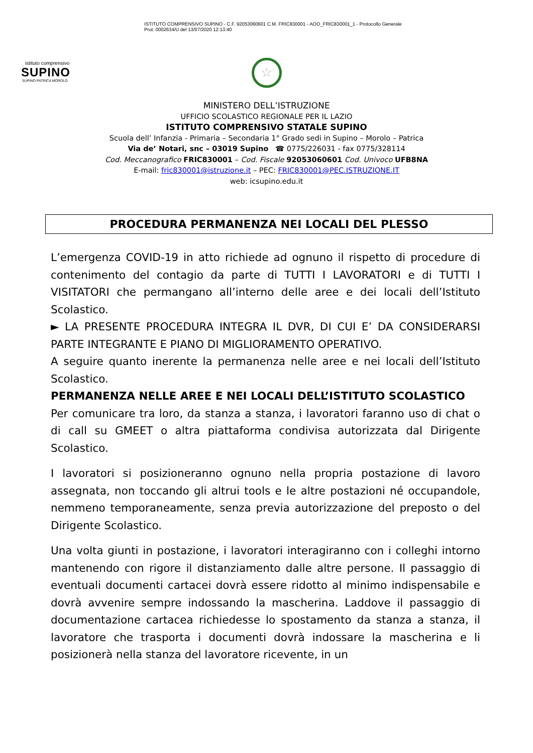istituto comprensivo
SUPINO
SUPINO PATRICA MOROLO
ISTITUTO COMPRENSIVO SUPINO - C.F. 92053060601 C.M. FRIC830001 - AOO_FRIC830001_1 - Protocollo Generale
Prot. 0002634/U del 13/07/2020 12:13:40
☆
MINISTERO DELL’ISTRUZIONE
UFFICIO SCOLASTICO REGIONALE PER IL LAZIO
ISTITUTO COMPRENSIVO STATALE SUPINO
Scuola dell’ Infanzia - Primaria – Secondaria 1° Grado sedi in Supino – Morolo – Patrica
Via de’ Notari, snc – 03019 Supino ☎ 0775/226031 - fax 0775/328114
Cod. Meccanografico FRIC830001 – Cod. Fiscale 92053060601 Cod. Univoco UFB8NA
E-mail: fric830001@istruzione.it – PEC: FRIC830001@PEC.ISTRUZIONE.IT
web: icsupino.edu.it
PROCEDURA PERMANENZA NEI LOCALI DEL PLESSO
L’emergenza COVID-19 in atto richiede ad ognuno il rispetto di procedure di contenimento del contagio da parte di TUTTI I LAVORATORI e di TUTTI I VISITATORI che permangano all’interno delle aree e dei locali dell’Istituto Scolastico.
► LA PRESENTE PROCEDURA INTEGRA IL DVR, DI CUI E’ DA CONSIDERARSI PARTE INTEGRANTE E PIANO DI MIGLIORAMENTO OPERATIVO.
A seguire quanto inerente la permanenza nelle aree e nei locali dell’Istituto Scolastico.
PERMANENZA NELLE AREE E NEI LOCALI DELL’ISTITUTO SCOLASTICO
Per comunicare tra loro, da stanza a stanza, i lavoratori faranno uso di chat o di call su GMEET o altra piattaforma condivisa autorizzata dal Dirigente Scolastico.
I lavoratori si posizioneranno ognuno nella propria postazione di lavoro assegnata, non toccando gli altrui tools e le altre postazioni né occupandole, nemmeno temporaneamente, senza previa autorizzazione del preposto o del Dirigente Scolastico.
Una volta giunti in postazione, i lavoratori interagiranno con i colleghi intorno mantenendo con rigore il distanziamento dalle altre persone. Il passaggio di eventuali documenti cartacei dovrà essere ridotto al minimo indispensabile e dovrà avvenire sempre indossando la mascherina. Laddove il passaggio di documentazione cartacea richiedesse lo spostamento da stanza a stanza, il lavoratore che trasporta i documenti dovrà indossare la mascherina e li posizionerà nella stanza del lavoratore ricevente, in un